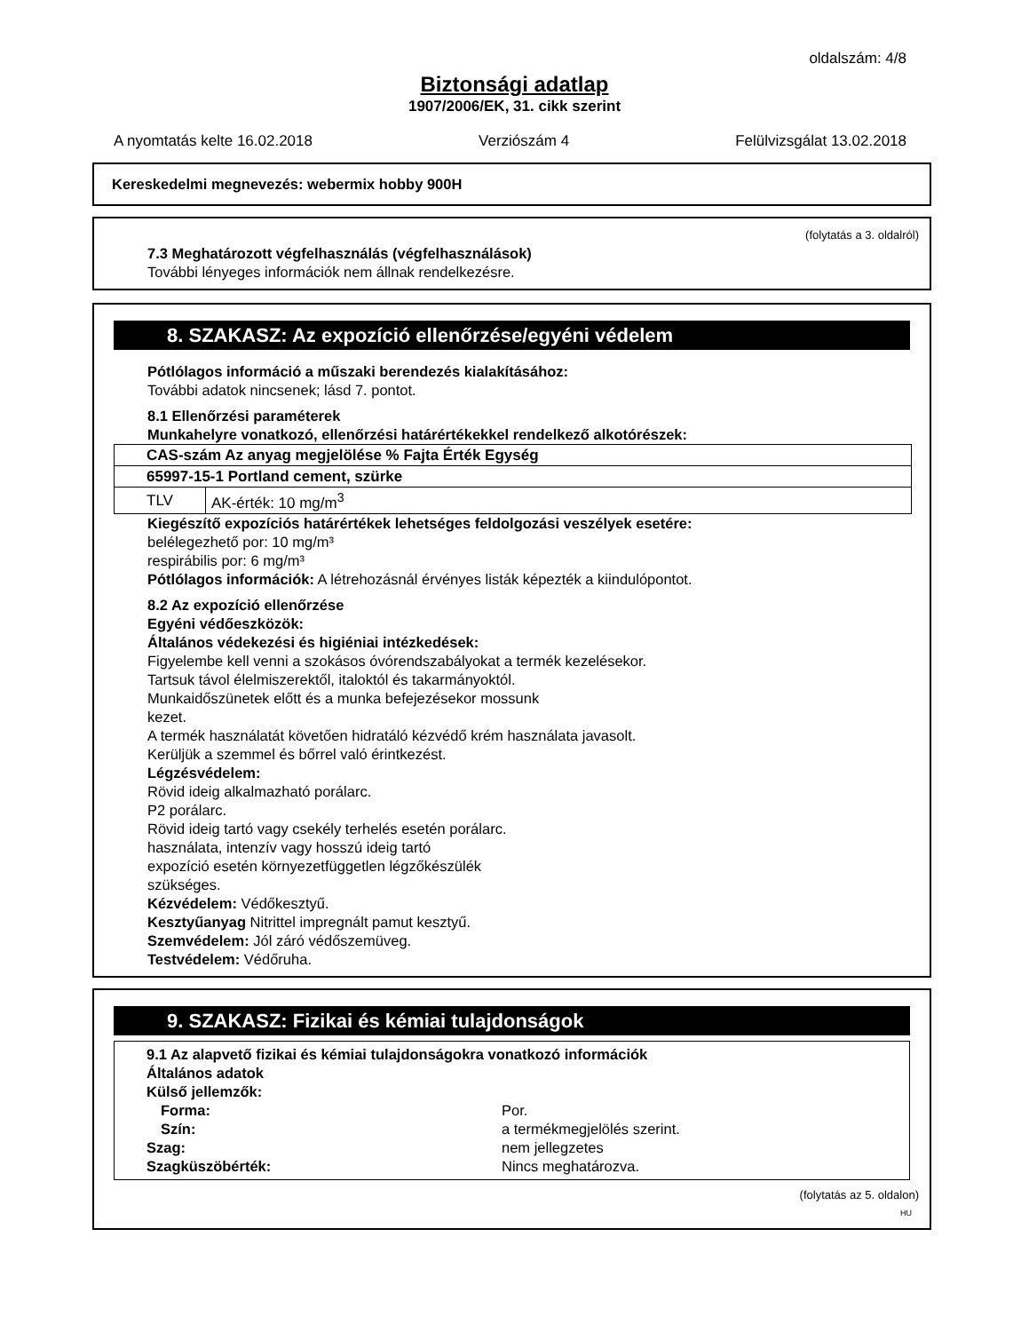oldalszám: 4/8
Biztonsági adatlap
1907/2006/EK, 31. cikk szerint
A nyomtatás kelte 16.02.2018 Verziószám 4 Felülvizsgálat 13.02.2018
Kereskedelmi megnevezés: webermix hobby 900H
(folytatás a 3. oldalról)
7.3 Meghatározott végfelhasználás (végfelhasználások)
További lényeges információk nem állnak rendelkezésre.
8. SZAKASZ: Az expozíció ellenőrzése/egyéni védelem
Pótlólagos információ a műszaki berendezés kialakításához:
További adatok nincsenek; lásd 7. pontot.
8.1 Ellenőrzési paraméterek
Munkahelyre vonatkozó, ellenőrzési határértékekkel rendelkező alkotórészek:
| CAS-szám Az anyag megjelölése % Fajta Érték Egység | |
| 65997-15-1 Portland cement, szürke | |
| TLV | AK-érték: 10 mg/m<sup>3</sup> |
Kiegészítő expozíciós határértékek lehetséges feldolgozási veszélyek esetére:
belélegezhető por: 10 mg/m³
respirábilis por: 6 mg/m³
Pótlólagos információk: A létrehozásnál érvényes listák képezték a kiindulópontot.
8.2 Az expozíció ellenőrzése
Egyéni védőeszközök:
Általános védekezési és higiéniai intézkedések:
Figyelembe kell venni a szokásos óvórendszabályokat a termék kezelésekor.
Tartsuk távol élelmiszerektől, italoktól és takarmányoktól.
Munkaidőszünetek előtt és a munka befejezésekor mossunk
kezet.
A termék használatát követően hidratáló kézvédő krém használata javasolt.
Kerüljük a szemmel és bőrrel való érintkezést.
Légzésvédelem:
Rövid ideig alkalmazható porálarc.
P2 porálarc.
Rövid ideig tartó vagy csekély terhelés esetén porálarc.
használata, intenzív vagy hosszú ideig tartó
expozíció esetén környezetfüggetlen légzőkészülék
szükséges.
Kézvédelem: Védőkesztyű.
Kesztyűanyag Nitrittel impregnált pamut kesztyű.
Szemvédelem: Jól záró védőszemüveg.
Testvédelem: Védőruha.
9. SZAKASZ: Fizikai és kémiai tulajdonságok
9.1 Az alapvető fizikai és kémiai tulajdonságokra vonatkozó információk
Általános adatok
Külső jellemzők:
Forma: Por.
Szín: a termékmegjelölés szerint.
Szag: nem jellegzetes
Szagküszöbérték: Nincs meghatározva.
(folytatás az 5. oldalon)
HU